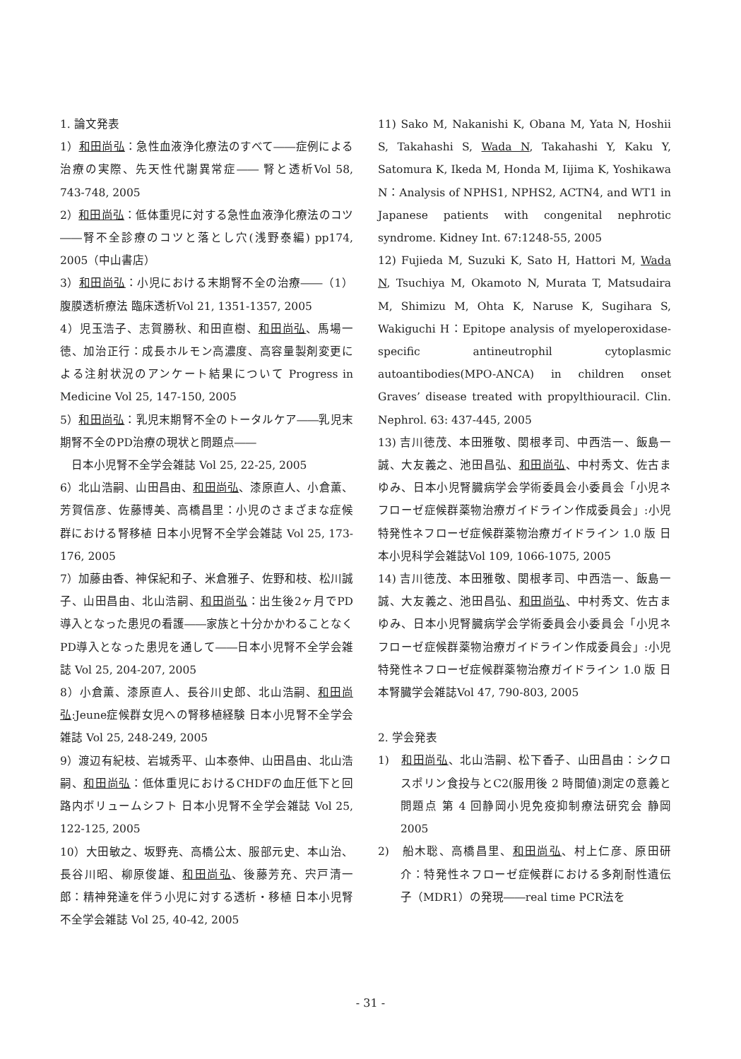1. 論文発表
1）和田尚弘：急性血液浄化療法のすべて――症例による治療の実際、先天性代謝異常症―― 腎と透析Vol 58, 743-748, 2005
2）和田尚弘：低体重児に対する急性血液浄化療法のコツ――腎不全診療のコツと落とし穴(浅野泰編) pp174, 2005（中山書店）
3）和田尚弘：小児における末期腎不全の治療――（1）腹膜透析療法 臨床透析Vol 21, 1351-1357, 2005
4）児玉浩子、志賀勝秋、和田直樹、和田尚弘、馬場一徳、加治正行：成長ホルモン高濃度、高容量製剤変更による注射状況のアンケート結果について Progress in Medicine Vol 25, 147-150, 2005
5）和田尚弘：乳児末期腎不全のトータルケア――乳児末期腎不全のPD治療の現状と問題点――
　日本小児腎不全学会雑誌 Vol 25, 22-25, 2005
6）北山浩嗣、山田昌由、和田尚弘、漆原直人、小倉薫、芳賀信彦、佐藤博美、高橋昌里：小児のさまざまな症候群における腎移植 日本小児腎不全学会雑誌 Vol 25, 173-176, 2005
7）加藤由香、神保紀和子、米倉雅子、佐野和枝、松川誠子、山田昌由、北山浩嗣、和田尚弘：出生後2ヶ月でPD導入となった患児の看護――家族と十分かかわることなくPD導入となった患児を通して――日本小児腎不全学会雑誌 Vol 25, 204-207, 2005
8）小倉薫、漆原直人、長谷川史郎、北山浩嗣、和田尚弘:Jeune症候群女児への腎移植経験 日本小児腎不全学会雑誌 Vol 25, 248-249, 2005
9）渡辺有紀枝、岩城秀平、山本泰伸、山田昌由、北山浩嗣、和田尚弘：低体重児におけるCHDFの血圧低下と回路内ボリュームシフト 日本小児腎不全学会雑誌 Vol 25, 122-125, 2005
10）大田敏之、坂野尭、高橋公太、服部元史、本山治、長谷川昭、柳原俊雄、和田尚弘、後藤芳充、宍戸清一郎：精神発達を伴う小児に対する透析・移植 日本小児腎不全学会雑誌 Vol 25, 40-42, 2005
11) Sako M, Nakanishi K, Obana M, Yata N, Hoshii S, Takahashi S, Wada N, Takahashi Y, Kaku Y, Satomura K, Ikeda M, Honda M, Iijima K, Yoshikawa N：Analysis of NPHS1, NPHS2, ACTN4, and WT1 in Japanese patients with congenital nephrotic syndrome. Kidney Int. 67:1248-55, 2005
12) Fujieda M, Suzuki K, Sato H, Hattori M, Wada N, Tsuchiya M, Okamoto N, Murata T, Matsudaira M, Shimizu M, Ohta K, Naruse K, Sugihara S, Wakiguchi H：Epitope analysis of myeloperoxidase-specific antineutrophil cytoplasmic autoantibodies(MPO-ANCA) in children onset Graves’ disease treated with propylthiouracil. Clin. Nephrol. 63: 437-445, 2005
13) 吉川徳茂、本田雅敬、関根孝司、中西浩一、飯島一誠、大友義之、池田昌弘、和田尚弘、中村秀文、佐古まゆみ、日本小児腎臓病学会学術委員会小委員会「小児ネフローゼ症候群薬物治療ガイドライン作成委員会」:小児特発性ネフローゼ症候群薬物治療ガイドライン 1.0 版 日本小児科学会雑誌Vol 109, 1066-1075, 2005
14) 吉川徳茂、本田雅敬、関根孝司、中西浩一、飯島一誠、大友義之、池田昌弘、和田尚弘、中村秀文、佐古まゆみ、日本小児腎臓病学会学術委員会小委員会「小児ネフローゼ症候群薬物治療ガイドライン作成委員会」:小児特発性ネフローゼ症候群薬物治療ガイドライン 1.0 版 日本腎臓学会雑誌Vol 47, 790-803, 2005
2. 学会発表
1)　和田尚弘、北山浩嗣、松下香子、山田昌由：シクロスポリン食投与とC2(服用後 2 時間値)測定の意義と問題点 第 4 回静岡小児免疫抑制療法研究会 静岡 2005
2)　船木聡、高橋昌里、和田尚弘、村上仁彦、原田研介：特発性ネフローゼ症候群における多剤耐性遺伝子（MDR1）の発現――real time PCR法を
- 31 -